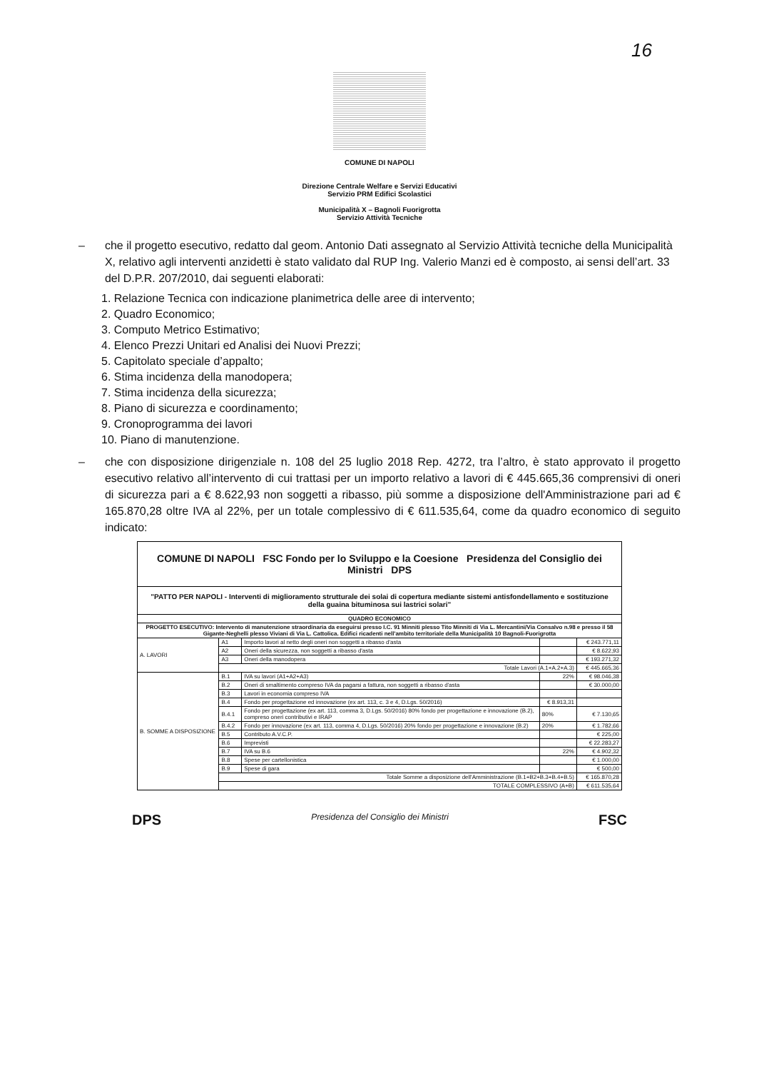16
COMUNE DI NAPOLI
Direzione Centrale Welfare e Servizi Educativi
Servizio PRM Edifici Scolastici
Municipalità X – Bagnoli Fuorigrotta
Servizio Attività Tecniche
– che il progetto esecutivo, redatto dal geom. Antonio Dati assegnato al Servizio Attività tecniche della Municipalità X, relativo agli interventi anzidetti è stato validato dal RUP Ing. Valerio Manzi ed è composto, ai sensi dell’art. 33 del D.P.R. 207/2010, dai seguenti elaborati:
1. Relazione Tecnica con indicazione planimetrica delle aree di intervento;
2. Quadro Economico;
3. Computo Metrico Estimativo;
4. Elenco Prezzi Unitari ed Analisi dei Nuovi Prezzi;
5. Capitolato speciale d’appalto;
6. Stima incidenza della manodopera;
7. Stima incidenza della sicurezza;
8. Piano di sicurezza e coordinamento;
9. Cronoprogramma dei lavori
10. Piano di manutenzione.
– che con disposizione dirigenziale n. 108 del 25 luglio 2018 Rep. 4272, tra l’altro, è stato approvato il progetto esecutivo relativo all’intervento di cui trattasi per un importo relativo a lavori di € 445.665,36 comprensivi di oneri di sicurezza pari a € 8.622,93 non soggetti a ribasso, più somme a disposizione dell'Amministrazione pari ad € 165.870,28 oltre IVA al 22%, per un totale complessivo di € 611.535,64, come da quadro economico di seguito indicato:
| COMUNE DI NAPOLI FSC Fondo per lo Sviluppo e la Coesione Presidenza del Consiglio dei Ministri DPS | | | | |
| "PATTO PER NAPOLI - Interventi di miglioramento strutturale dei solai di copertura mediante sistemi antisfondellamento e sostituzione della guaina bituminosa sui lastrici solari" | | | | |
| QUADRO ECONOMICO | | | | |
| PROGETTO ESECUTIVO: Intervento di manutenzione straordinaria da eseguirsi presso I.C. 91 Minniti plesso Tito Minniti di Via L. Mercantini/Via Consalvo n.98 e presso il 58 Gigante-Neghelli plesso Viviani di Via L. Cattolica. Edifici ricadenti nell'ambito territoriale della Municipalità 10 Bagnoli-Fuorigrotta | | | | |
| A. LAVORI | A1 | Importo lavori al netto degli oneri non soggetti a ribasso d'asta | | € 243.771,11 |
| | A2 | Oneri della sicurezza, non soggetti a ribasso d'asta | | € 8.622,93 |
| | A3 | Oneri della manodopera | | € 193.271,32 |
| | Totale Lavori (A.1+A.2+A.3) | | | € 445.665,36 |
| B. SOMME A DISPOSIZIONE | B.1 | IVA su lavori (A1+A2+A3) | 22% | € 98.046,38 |
| | B.2 | Oneri di smaltimento compreso IVA da pagarsi a fattura, non soggetti a ribasso d'asta | | € 30.000,00 |
| | B.3 | Lavori in economia compreso IVA | | |
| | B.4 | Fondo per progettazione ed innovazione (ex art. 113, c. 3 e 4, D.Lgs. 50/2016) | € 8.913,31 | |
| | B.4.1 | Fondo per progettazione (ex art. 113, comma 3, D.Lgs. 50/2016) 80% fondo per progettazione e innovazione (B.2), compreso oneri contributivi e IRAP | 80% | € 7.130,65 |
| | B.4.2 | Fondo per innovazione (ex art. 113, comma 4, D.Lgs. 50/2016) 20% fondo per progettazione e innovazione (B.2) | 20% | € 1.782,66 |
| | B.5 | Contributo A.V.C.P. | | € 225,00 |
| | B.6 | Imprevisti | | € 22.283,27 |
| | B.7 | IVA su B.6 | 22% | € 4.902,32 |
| | B.8 | Spese per cartellonistica | | € 1.000,00 |
| | B.9 | Spese di gara | | € 500,00 |
| | Totale Somme a disposizione dell'Amministrazione (B.1+B2+B.3+B.4+B.5) | | | € 165.870,28 |
| | TOTALE COMPLESSIVO (A+B) | | | € 611.535,64 |
DPS Presidenza del Consiglio dei Ministri FSC